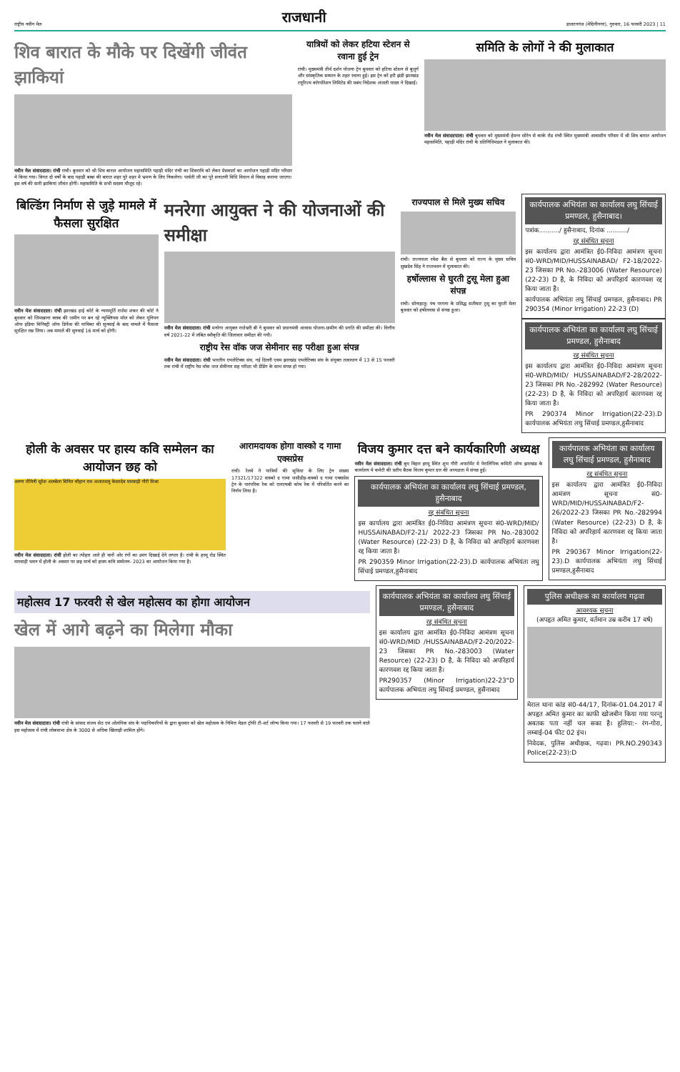राष्ट्रीय नवीन मेल राजधानी डालटनगंज (मेदिनीनगर), गुरुवार, 16 फरवरी 2023 | 11
शिव बारात के मौके पर दिखेंगी जीवंत झाकियां
नवीन मेल संवाददाता। रांची रांची। बुधवार को श्री शिव बारात आयोजन महासमिति पहाड़ी मंदिर रांची का शिवरात्रि को लेकर प्रेसवार्ता का आयोजन पहाड़ी मंदिर परिसर मे किया गया। विगत दो वर्षों के बाद पहाड़ी बाबा की बारात शहर पूरे शहर मे भ्रमण के लिए निकलेगा। पार्वती जी का पूरे सनातनी विधि विधान से विवाह कराया जाएगा। इस वर्ष की सारी झाकियां जीवंत होगीं। महासमिति के सभी सदस्य मौजूद रहे।
यात्रियों को लेकर हटिया स्टेशन से रवाना हुई ट्रेन
रांची। मुख्यमंत्री तीर्थ दर्शन योजना ट्रेन बुधवार को हटिया स्टेशन से बुजुर्ग और सांस्कृतिक सम्मान के तहत रवाना हुई। इस ट्रेन को हरी झंडी झारखंड टयूरिज्म कॉरपोरेशन लिमिटेड की प्रबंध निदेशक अंजली यादव ने दिखाई।
समिति के लोगों ने की मुलाकात
नवीन मेल संवाददपाता। रांची बुधवार को मुख्यमंत्री हेमन्त सोरेन से कांके रोड रांची स्थित मुख्यमंत्री आवासीय परिसर में श्री शिव बारात आयोजन महासमिति, पहाड़ी मंदिर रांची के प्रतिनिधिमंडल ने मुलाकात की।
बिल्डिंग निर्माण से जुड़े मामले में फैसला सुरक्षित
नवीन मेल संवाददाता। रांची झारखंड हाई कोर्ट के न्यायमूर्ति राजेश शंकर की कोर्ट ने बुधवार को जिमखाना क्लब की जमीन पर बन रहे न्यूक्लियस मॉल को लेकर यूनियन ऑफ इंडिया मिनिस्ट्री ऑफ डिफेंस की याचिका की सुनवाई के बाद मामले में फैसला सुरक्षित रख लिया। अब मामले की सुनवाई 16 मार्च को होगी।
मनरेगा आयुक्त ने की योजनाओं की समीक्षा
नवीन मेल संवाददाता। रांची मनरेगा आयुक्त राजेश्वरी बी ने बुधवार को प्रधानमंत्री आवास योजना-ग्रामीण की प्रगति की समीक्षा की। वित्तीय वर्ष 2021-22 में लंबित स्वीकृति की जिलावार समीक्षा की गयी।
राष्ट्रीय रेस वॉक जज सेमीनार सह परीक्षा हुआ संपन्न
नवीन मेल संवाददाता। रांची भारतीय एथलेटिक्स संघ, नई दिल्ली एवम झारखंड एथलेटिक्स संघ के संयुक्त तत्वाधान में 13 से 15 फरवरी तक रांची में राष्ट्रीय रेस वॉक जज सेमीनार सह परीक्षा भी ग्रेडिंग के साथ संपन्न हो गया।
राज्यपाल से मिले मुख्य सचिव
रांची। राज्यपाल रमेश बैस से बुधवार को राज्य के मुख्य सचिव सुखदेव सिंह ने राजभवन में मुलाकात की।
हर्षोल्लास से घुरती टुसू मेला हुआ संपन्न
रांची। सोनाहातू। पंच परगना के प्रसिद्ध सतीघाट टुसू का घुरती मेला बुधवार को हर्षोल्लास से संपन्न हुआ।
कार्यपालक अभियंता का कार्यालय लघु सिंचाई प्रमण्डल, हुसैनाबाद।
पत्रांक........../ हुसैनाबाद, दिनांक ........../
रद्द संबंधित सूचना
इस कार्यालय द्वारा आमंत्रित ई0-निविदा आमंत्रण सूचना सं0-WRD/MID/HUSSAINABAD/ F2-18/2022-23 जिसका PR No.-283006 (Water Resource) (22-23) D है, के निविदा को अपरिहार्य कारणवश रद्द किया जाता है।
कार्यपालक अभियंता लघु सिंचाई प्रमण्डल, हुसैनाबाद। PR 290354 (Minor Irrigation) 22-23 (D)
कार्यपालक अभियंता का कार्यालय लघु सिंचाई प्रमण्डल, हुसैनाबाद
रद्द संबंधित सूचना
इस कार्यालय द्वारा आमंत्रित ई0-निविदा आमंत्रण सूचना सं0-WRD/MID/ HUSSAINABAD/F2-28/2022-23 जिसका PR No.-282992 (Water Resource) (22-23) D है, के निविदा को अपरिहार्य कारणवश रद्द किया जाता है।
PR 290374 Minor Irrigation(22-23).D कार्यपालक अभियंता लघु सिंचाई प्रमण्डल,हुसैनाबाद
होली के अवसर पर हास्य कवि सम्मेलन का आयोजन छह को
अरुण जैमिनी सुरेश अलबेला विनित चौहान राव अजातशत्रु केसरदेव मारवाड़ी गौरी मिश्रा
नवीन मेल संवाददाता। रांची होली का त्योहार आते ही चारों ओर रंगों का उमंग दिखाई देने लगता है। रांची के हरमू रोड स्थित मारवाड़ी भवन में होली के अवसर पर छह मार्च को हास्य कवि सम्मेलन- 2023 का आयोजन किया गया है।
आरामदायक होगा वास्को द गामा एक्सप्रेस
रांची। रेलवे ने यात्रियों की सुविधा के लिए ट्रेन संख्या 17321/17322 वास्को द गामा जसीडीह-वास्को द गामा एक्सप्रेस ट्रेन के पारंपरिक रेक को एलएचबी कोच रेक में परिवर्तित करने का निर्णय लिया है।
विजय कुमार दत्त बने कार्यकारिणी अध्यक्ष
नवीन मेल संवाददाता। रांची बुध विहार हरमू स्थित शुभ गौरी अपार्टमेंट मे पेरालिंपिक कमिटी ऑफ झारखंड के कार्यालय मे कमेटी की प्रतीय बैठक विजय कुमार दत्त की अध्यक्षता में संपन्न हुई।
कार्यपालक अभियंता का कार्यालय लघु सिंचाई प्रमण्डल, हुसैनाबाद
रद्द संबंधित सूचना
इस कार्यालय द्वारा आमंत्रित ई0-निविदा आमंत्रण सूचना सं0-WRD/MID/ HUSSAINABAD/F2-21/ 2022-23 जिसका PR No.-283002 (Water Resource) (22-23) D है, के निविदा को अपरिहार्य कारणवश रद्द किया जाता है।
PR 290359 Minor Irrigation(22-23).D कार्यपालक अभियंता लघु सिंचाई प्रमण्डल,हुसैनाबाद
कार्यपालक अभियंता का कार्यालय लघु सिंचाई प्रमण्डल, हुसैनाबाद
रद्द संबंधित सूचना
इस कार्यालय द्वारा आमंत्रित ई0-निविदा आमंत्रण सूचना सं0-WRD/MID/HUSSAINABAD/F2-26/2022-23 जिसका PR No.-282994 (Water Resource) (22-23) D है, के निविदा को अपरिहार्य कारणवश रद्द किया जाता है।
PR 290367 Minor Irrigation(22-23).D कार्यपालक अभियंता लघु सिंचाई प्रमण्डल,हुसैनाबाद
महोत्सव 17 फरवरी से खेल महोत्सव का होगा आयोजन
खेल में आगे बढ़ने का मिलेगा मौका
नवीन मेल संवाददाता। रांची रांची के सांसद संजय सेठ एवं ओलंपिक संघ के पदाधिकारियों के द्वारा बुधवार को खेल महोत्सव के निमित्त मेडल ट्रॉफी टी-शर्ट लॉन्च किया गया। 17 फरवरी से 19 फरवरी तक चलने वाले इस महोत्सव में रांची लोकसभा क्षेत्र के 3000 से अधिक खिलाड़ी शामिल होंगे।
कार्यपालक अभियंता का कार्यालय लघु सिंचाई प्रमण्डल, हुसैनाबाद
रद्द संबंधित सूचना
इस कार्यालय द्वारा आमंत्रित ई0-निविदा आमंत्रण सूचना सं0-WRD/MID /HUSSAINABAD/F2-20/2022-23 जिसका PR No.-283003 (Water Resource) (22-23) D है, के निविदा को अपरिहार्य कारणवश रद्द किया जाता है।
PR290357 (Minor Irrigation)22-23"D कार्यपालक अभियंता लघु सिंचाई प्रमण्डल, हुसैनाबाद
पुलिस अधीक्षक का कार्यालय गढ़वा
आवश्यक सूचना
(अपहृत अमित कुमार, वर्तमान उम्र करीब 17 वर्ष)
मेराल थाना कांड सं0-44/17, दिनांक-01.04.2017 में अपहृत अमित कुमार का काफी खोजबीन किया गया परन्तु अबतक पता नहीं चल सका है। हुलिया:- रंग-गोरा, लम्बाई-04 फीट 02 इंच।
निवेदक, पुलिस अधीक्षक, गढ़वा। PR.NO.290343 Police(22-23):D